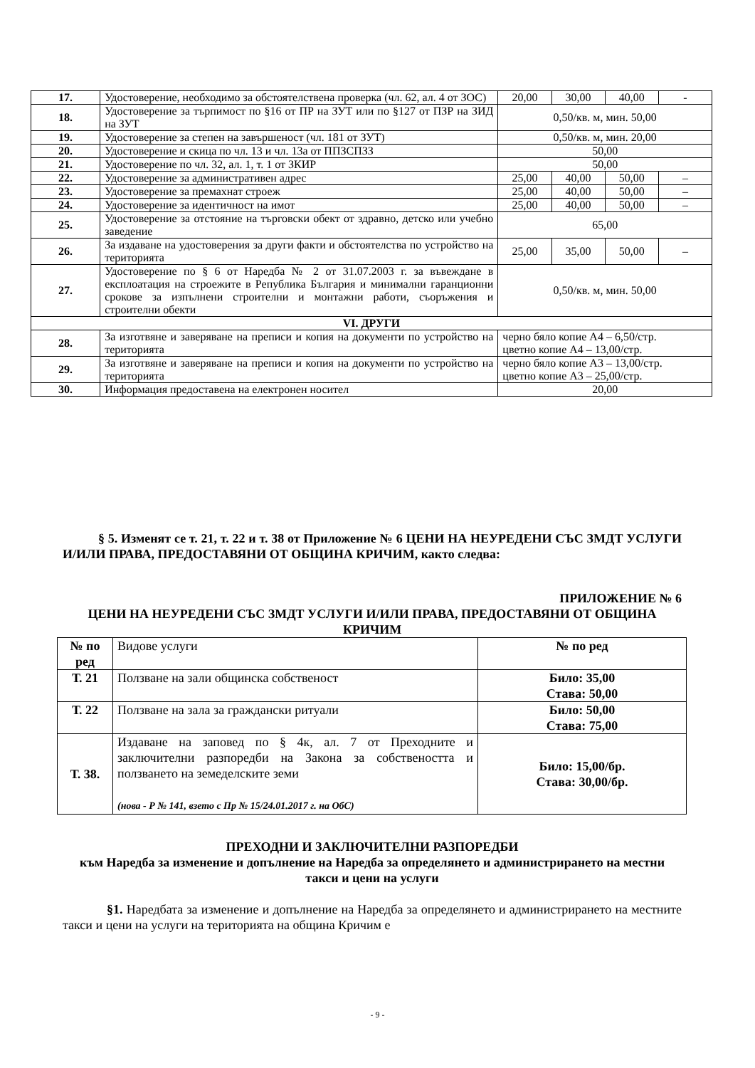| 17. | Удостоверение, необходимо за обстоятелствена проверка (чл. 62, ал. 4 от ЗОС) | 20,00 | 30,00 | 40,00 | - |
| 18. | Удостоверение за търпимост по §16 от ПР на ЗУТ или по §127 от ПЗР на ЗИД на ЗУТ | 0,50/кв. м, мин. 50,00 | | | |
| 19. | Удостоверение за степен на завършеност (чл. 181 от ЗУТ) | 0,50/кв. м, мин. 20,00 | | | |
| 20. | Удостоверение и скица по чл. 13 и чл. 13а от ППЗСПЗЗ | 50,00 | | | |
| 21. | Удостоверение по чл. 32, ал. 1, т. 1 от ЗКИР | 50,00 | | | |
| 22. | Удостоверение за административен адрес | 25,00 | 40,00 | 50,00 | – |
| 23. | Удостоверение за премахнат строеж | 25,00 | 40,00 | 50,00 | – |
| 24. | Удостоверение за идентичност на имот | 25,00 | 40,00 | 50,00 | – |
| 25. | Удостоверение за отстояние на търговски обект от здравно, детско или учебно заведение | 65,00 | | | |
| 26. | За издаване на удостоверения за други факти и обстоятелства по устройство на територията | 25,00 | 35,00 | 50,00 | – |
| 27. | Удостоверение по § 6 от Наредба № 2 от 31.07.2003 г. за въвеждане в експлоатация на строежите в Република България и минимални гаранционни срокове за изпълнени строителни и монтажни работи, съоръжения и строителни обекти | 0,50/кв. м, мин. 50,00 | | | |
| VI. ДРУГИ | | | | | |
| 28. | За изготвяне и заверяване на преписи и копия на документи по устройство на територията | черно бяло копие А4 – 6,50/стр. цветно копие А4 – 13,00/стр. | | | |
| 29. | За изготвяне и заверяване на преписи и копия на документи по устройство на територията | черно бяло копие А3 – 13,00/стр. цветно копие А3 – 25,00/стр. | | | |
| 30. | Информация предоставена на електронен носител | 20,00 | | | |
§ 5. Изменят се т. 21, т. 22 и т. 38 от Приложение № 6 ЦЕНИ НА НЕУРЕДЕНИ СЪС ЗМДТ УСЛУГИ И/ИЛИ ПРАВА, ПРЕДОСТАВЯНИ ОТ ОБЩИНА КРИЧИМ, както следва:
ПРИЛОЖЕНИЕ № 6
ЦЕНИ НА НЕУРЕДЕНИ СЪС ЗМДТ УСЛУГИ И/ИЛИ ПРАВА, ПРЕДОСТАВЯНИ ОТ ОБЩИНА КРИЧИМ
| № по ред | Видове услуги | № по ред |
| Т. 21 | Ползване на зали общинска собственост | Било: 35,00 Става: 50,00 |
| Т. 22 | Ползване на зала за граждански ритуали | Било: 50,00 Става: 75,00 |
| Т. 38. | Издаване на заповед по § 4к, ал. 7 от Преходните и заключителни разпоредби на Закона за собствеността и ползването на земеделските земи (нова - Р № 141, взето с Пр № 15/24.01.2017 г. на ОбС) | Било: 15,00/бр. Става: 30,00/бр. |
ПРЕХОДНИ И ЗАКЛЮЧИТЕЛНИ РАЗПОРЕДБИ
към Наредба за изменение и допълнение на Наредба за определянето и администрирането на местни такси и цени на услуги
§1. Наредбата за изменение и допълнение на Наредба за определянето и администрирането на местните такси и цени на услуги на територията на община Кричим е
- 9 -